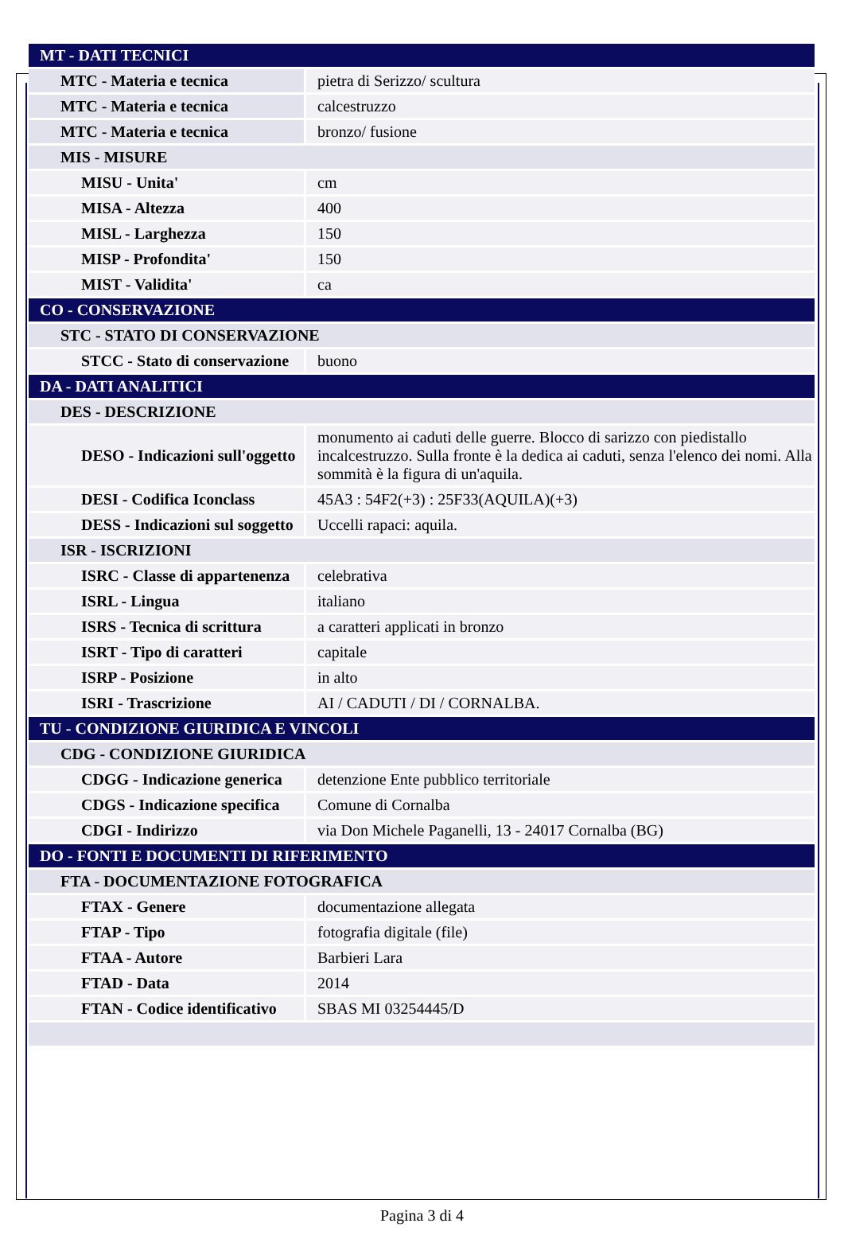| MT - DATI TECNICI | |
| MTC - Materia e tecnica | pietra di Serizzo/ scultura |
| MTC - Materia e tecnica | calcestruzzo |
| MTC - Materia e tecnica | bronzo/ fusione |
| MIS - MISURE | |
| MISU - Unita' | cm |
| MISA - Altezza | 400 |
| MISL - Larghezza | 150 |
| MISP - Profondita' | 150 |
| MIST - Validita' | ca |
| CO - CONSERVAZIONE | |
| STC - STATO DI CONSERVAZIONE | |
| STCC - Stato di conservazione | buono |
| DA - DATI ANALITICI | |
| DES - DESCRIZIONE | |
| DESO - Indicazioni sull'oggetto | monumento ai caduti delle guerre. Blocco di sarizzo con piedistallo incalcestruzzo. Sulla fronte è la dedica ai caduti, senza l'elenco dei nomi. Alla sommità è la figura di un'aquila. |
| DESI - Codifica Iconclass | 45A3 : 54F2(+3) : 25F33(AQUILA)(+3) |
| DESS - Indicazioni sul soggetto | Uccelli rapaci: aquila. |
| ISR - ISCRIZIONI | |
| ISRC - Classe di appartenenza | celebrativa |
| ISRL - Lingua | italiano |
| ISRS - Tecnica di scrittura | a caratteri applicati in bronzo |
| ISRT - Tipo di caratteri | capitale |
| ISRP - Posizione | in alto |
| ISRI - Trascrizione | AI / CADUTI / DI / CORNALBA. |
| TU - CONDIZIONE GIURIDICA E VINCOLI | |
| CDG - CONDIZIONE GIURIDICA | |
| CDGG - Indicazione generica | detenzione Ente pubblico territoriale |
| CDGS - Indicazione specifica | Comune di Cornalba |
| CDGI - Indirizzo | via Don Michele Paganelli, 13 - 24017 Cornalba (BG) |
| DO - FONTI E DOCUMENTI DI RIFERIMENTO | |
| FTA - DOCUMENTAZIONE FOTOGRAFICA | |
| FTAX - Genere | documentazione allegata |
| FTAP - Tipo | fotografia digitale (file) |
| FTAA - Autore | Barbieri Lara |
| FTAD - Data | 2014 |
| FTAN - Codice identificativo | SBAS MI 03254445/D |
Pagina 3 di 4